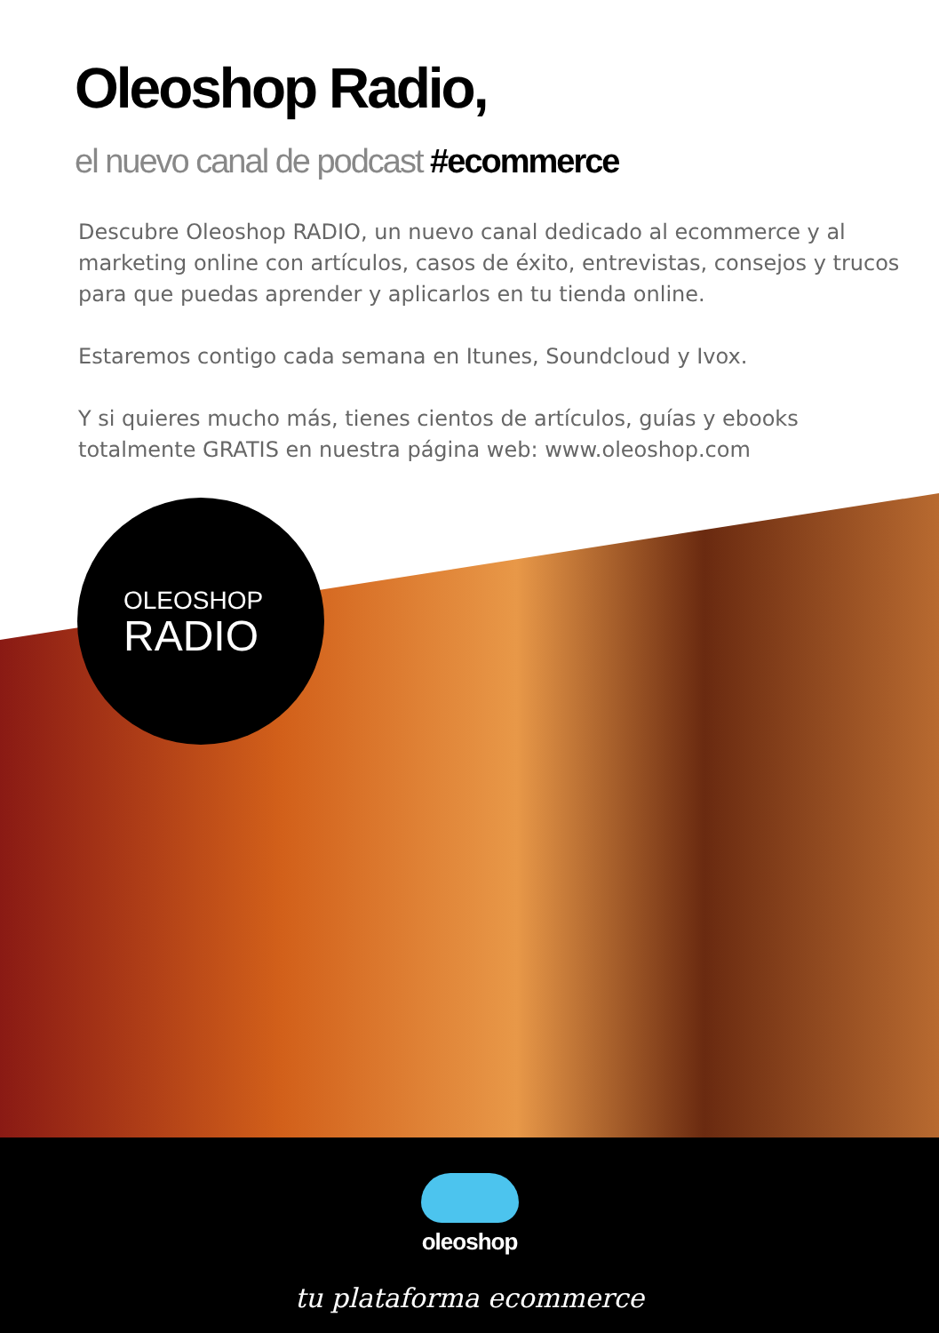Oleoshop Radio,
el nuevo canal de podcast #ecommerce
Descubre Oleoshop RADIO, un nuevo canal dedicado al ecommerce y al marketing online con artículos, casos de éxito, entrevistas, consejos y trucos para que puedas aprender y aplicarlos en tu tienda online.
Estaremos contigo cada semana en Itunes, Soundcloud y Ivox.
Y si quieres mucho más, tienes cientos de artículos, guías y ebooks totalmente GRATIS en nuestra página web: www.oleoshop.com
OLEOSHOP
RADIO
oleoshop
tu plataforma ecommerce